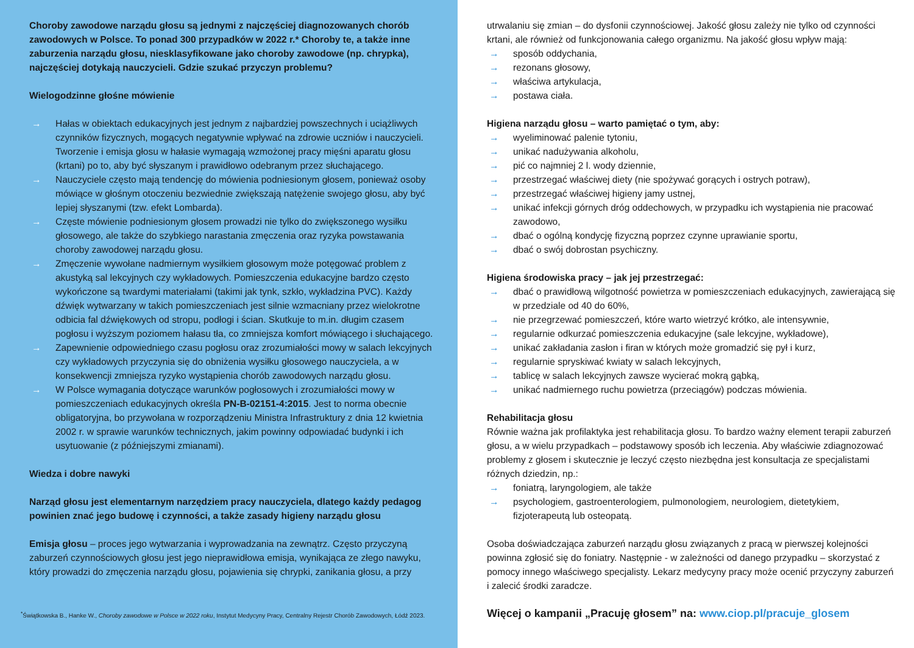Choroby zawodowe narządu głosu są jednymi z najczęściej diagnozowanych chorób zawodowych w Polsce. To ponad 300 przypadków w 2022 r.* Choroby te, a także inne zaburzenia narządu głosu, niesklasyfikowane jako choroby zawodowe (np. chrypka), najczęściej dotykają nauczycieli. Gdzie szukać przyczyn problemu?
Wielogodzinne głośne mówienie
→ Hałas w obiektach edukacyjnych jest jednym z najbardziej powszechnych i uciążliwych czynników fizycznych, mogących negatywnie wpływać na zdrowie uczniów i nauczycieli. Tworzenie i emisja głosu w hałasie wymagają wzmożonej pracy mięśni aparatu głosu (krtani) po to, aby być słyszanym i prawidłowo odebranym przez słuchającego.
→ Nauczyciele często mają tendencję do mówienia podniesionym głosem, ponieważ osoby mówiące w głośnym otoczeniu bezwiednie zwiększają natężenie swojego głosu, aby być lepiej słyszanymi (tzw. efekt Lombarda).
→ Częste mówienie podniesionym głosem prowadzi nie tylko do zwiększonego wysiłku głosowego, ale także do szybkiego narastania zmęczenia oraz ryzyka powstawania choroby zawodowej narządu głosu.
→ Zmęczenie wywołane nadmiernym wysiłkiem głosowym może potęgować problem z akustyką sal lekcyjnych czy wykładowych. Pomieszczenia edukacyjne bardzo często wykończone są twardymi materiałami (takimi jak tynk, szkło, wykładzina PVC). Każdy dźwięk wytwarzany w takich pomieszczeniach jest silnie wzmacniany przez wielokrotne odbicia fal dźwiękowych od stropu, podłogi i ścian. Skutkuje to m.in. długim czasem pogłosu i wyższym poziomem hałasu tła, co zmniejsza komfort mówiącego i słuchającego.
→ Zapewnienie odpowiedniego czasu pogłosu oraz zrozumiałości mowy w salach lekcyjnych czy wykładowych przyczynia się do obniżenia wysiłku głosowego nauczyciela, a w konsekwencji zmniejsza ryzyko wystąpienia chorób zawodowych narządu głosu.
→ W Polsce wymagania dotyczące warunków pogłosowych i zrozumiałości mowy w pomieszczeniach edukacyjnych określa PN-B-02151-4:2015. Jest to norma obecnie obligatoryjna, bo przywołana w rozporządzeniu Ministra Infrastruktury z dnia 12 kwietnia 2002 r. w sprawie warunków technicznych, jakim powinny odpowiadać budynki i ich usytuowanie (z późniejszymi zmianami).
Wiedza i dobre nawyki
Narząd głosu jest elementarnym narzędziem pracy nauczyciela, dlatego każdy pedagog powinien znać jego budowę i czynności, a także zasady higieny narządu głosu
Emisja głosu – proces jego wytwarzania i wyprowadzania na zewnątrz. Często przyczyną zaburzeń czynnościowych głosu jest jego nieprawidłowa emisja, wynikająca ze złego nawyku, który prowadzi do zmęczenia narządu głosu, pojawienia się chrypki, zanikania głosu, a przy
<sup>*</sup> Świątkowska B., Hanke W., Choroby zawodowe w Polsce w 2022 roku, Instytut Medycyny Pracy, Centralny Rejestr Chorób Zawodowych, Łódź 2023.
utrwalaniu się zmian – do dysfonii czynnościowej. Jakość głosu zależy nie tylko od czynności krtani, ale również od funkcjonowania całego organizmu. Na jakość głosu wpływ mają:
→ sposób oddychania,
→ rezonans głosowy,
→ właściwa artykulacja,
→ postawa ciała.
Higiena narządu głosu – warto pamiętać o tym, aby:
→ wyeliminować palenie tytoniu,
→ unikać nadużywania alkoholu,
→ pić co najmniej 2 l. wody dziennie,
→ przestrzegać właściwej diety (nie spożywać gorących i ostrych potraw),
→ przestrzegać właściwej higieny jamy ustnej,
→ unikać infekcji górnych dróg oddechowych, w przypadku ich wystąpienia nie pracować zawodowo,
→ dbać o ogólną kondycję fizyczną poprzez czynne uprawianie sportu,
→ dbać o swój dobrostan psychiczny.
Higiena środowiska pracy – jak jej przestrzegać:
→ dbać o prawidłową wilgotność powietrza w pomieszczeniach edukacyjnych, zawierającą się w przedziale od 40 do 60%,
→ nie przegrzewać pomieszczeń, które warto wietrzyć krótko, ale intensywnie,
→ regularnie odkurzać pomieszczenia edukacyjne (sale lekcyjne, wykładowe),
→ unikać zakładania zasłon i firan w których może gromadzić się pył i kurz,
→ regularnie spryskiwać kwiaty w salach lekcyjnych,
→ tablicę w salach lekcyjnych zawsze wycierać mokrą gąbką,
→ unikać nadmiernego ruchu powietrza (przeciągów) podczas mówienia.
Rehabilitacja głosu
Równie ważna jak profilaktyka jest rehabilitacja głosu. To bardzo ważny element terapii zaburzeń głosu, a w wielu przypadkach – podstawowy sposób ich leczenia. Aby właściwie zdiagnozować problemy z głosem i skutecznie je leczyć często niezbędna jest konsultacja ze specjalistami różnych dziedzin, np.:
→ foniatrą, laryngologiem, ale także
→ psychologiem, gastroenterologiem, pulmonologiem, neurologiem, dietetykiem, fizjoterapeutą lub osteopatą.
Osoba doświadczająca zaburzeń narządu głosu związanych z pracą w pierwszej kolejności powinna zgłosić się do foniatry. Następnie - w zależności od danego przypadku – skorzystać z pomocy innego właściwego specjalisty. Lekarz medycyny pracy może ocenić przyczyny zaburzeń i zalecić środki zaradcze.
Więcej o kampanii „Pracuję głosem” na: www.ciop.pl/pracuje_glosem